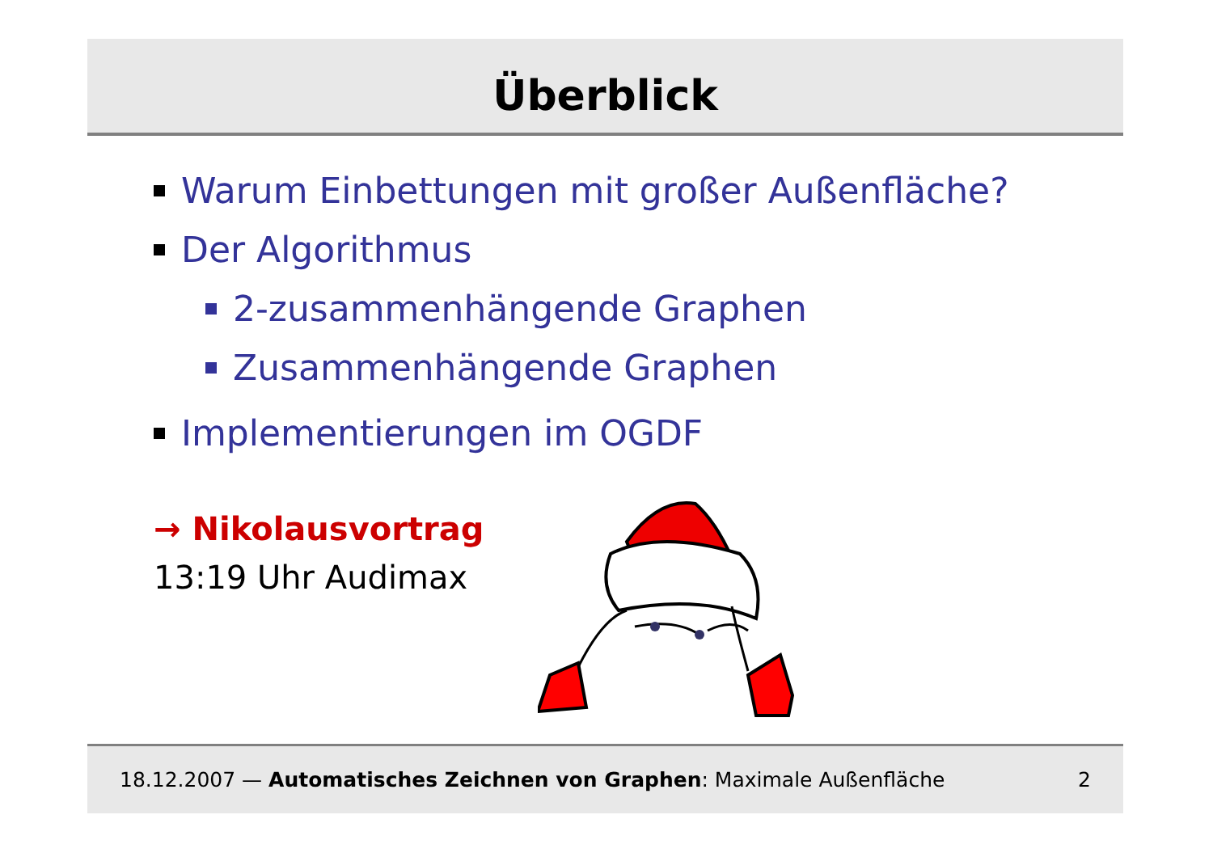Überblick
Warum Einbettungen mit großer Außenfläche?
Der Algorithmus
2-zusammenhängende Graphen
Zusammenhängende Graphen
Implementierungen im OGDF
→ Nikolausvortrag
13:19 Uhr Audimax
18.12.2007 — Automatisches Zeichnen von Graphen: Maximale Außenfläche 2